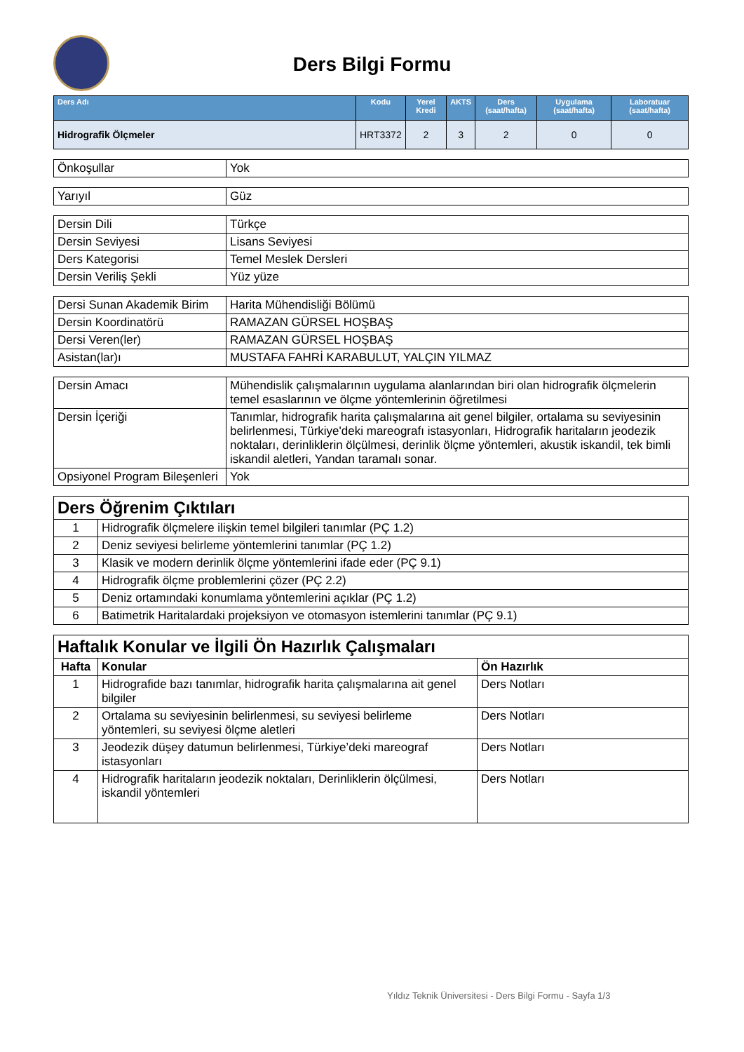Ders Bilgi Formu
| Ders Adı | Kodu | Yerel Kredi | AKTS | Ders (saat/hafta) | Uygulama (saat/hafta) | Laboratuar (saat/hafta) |
| --- | --- | --- | --- | --- | --- | --- |
| Hidrografik Ölçmeler | HRT3372 | 2 | 3 | 2 | 0 | 0 |
| Önkoşullar | Yok |
| Yarıyıl | Güz |
| Dersin Dili | Türkçe |
| Dersin Seviyesi | Lisans Seviyesi |
| Ders Kategorisi | Temel Meslek Dersleri |
| Dersin Veriliş Şekli | Yüz yüze |
| Dersi Sunan Akademik Birim | Harita Mühendisliği Bölümü |
| Dersin Koordinatörü | RAMAZAN GÜRSEL HOŞBAŞ |
| Dersi Veren(ler) | RAMAZAN GÜRSEL HOŞBAŞ |
| Asistan(lar)ı | MUSTAFA FAHRİ KARABULUT, YALÇIN YILMAZ |
| Dersin Amacı | Mühendislik çalışmalarının uygulama alanlarından biri olan hidrografik ölçmelerin temel esaslarının ve ölçme yöntemlerinin öğretilmesi |
| Dersin İçeriği | Tanımlar, hidrografik harita çalışmalarına ait genel bilgiler, ortalama su seviyesinin belirlenmesi, Türkiye'deki mareografı istasyonları, Hidrografik haritaların jeodezik noktaları, derinliklerin ölçülmesi, derinlik ölçme yöntemleri, akustik iskandil, tek bimli iskandil aletleri, Yandan taramalı sonar. |
| Opsiyonel Program Bileşenleri | Yok |
| Ders Öğrenim Çıktıları | |
| 1 | Hidrografik ölçmelere ilişkin temel bilgileri tanımlar (PÇ 1.2) |
| 2 | Deniz seviyesi belirleme yöntemlerini tanımlar (PÇ 1.2) |
| 3 | Klasik ve modern derinlik ölçme yöntemlerini ifade eder (PÇ 9.1) |
| 4 | Hidrografik ölçme problemlerini çözer (PÇ 2.2) |
| 5 | Deniz ortamındaki konumlama yöntemlerini açıklar (PÇ 1.2) |
| 6 | Batimetrik Haritalardaki projeksiyon ve otomasyon istemlerini tanımlar (PÇ 9.1) |
| Haftalık Konular ve İlgili Ön Hazırlık Çalışmaları | | |
| Hafta | Konular | Ön Hazırlık |
| 1 | Hidrografide bazı tanımlar, hidrografik harita çalışmalarına ait genel bilgiler | Ders Notları |
| 2 | Ortalama su seviyesinin belirlenmesi, su seviyesi belirleme yöntemleri, su seviyesi ölçme aletleri | Ders Notları |
| 3 | Jeodezik düşey datumun belirlenmesi, Türkiye’deki mareograf istasyonları | Ders Notları |
| 4 | Hidrografik haritaların jeodezik noktaları, Derinliklerin ölçülmesi, iskandil yöntemleri | Ders Notları |
Yıldız Teknik Üniversitesi - Ders Bilgi Formu - Sayfa 1/3